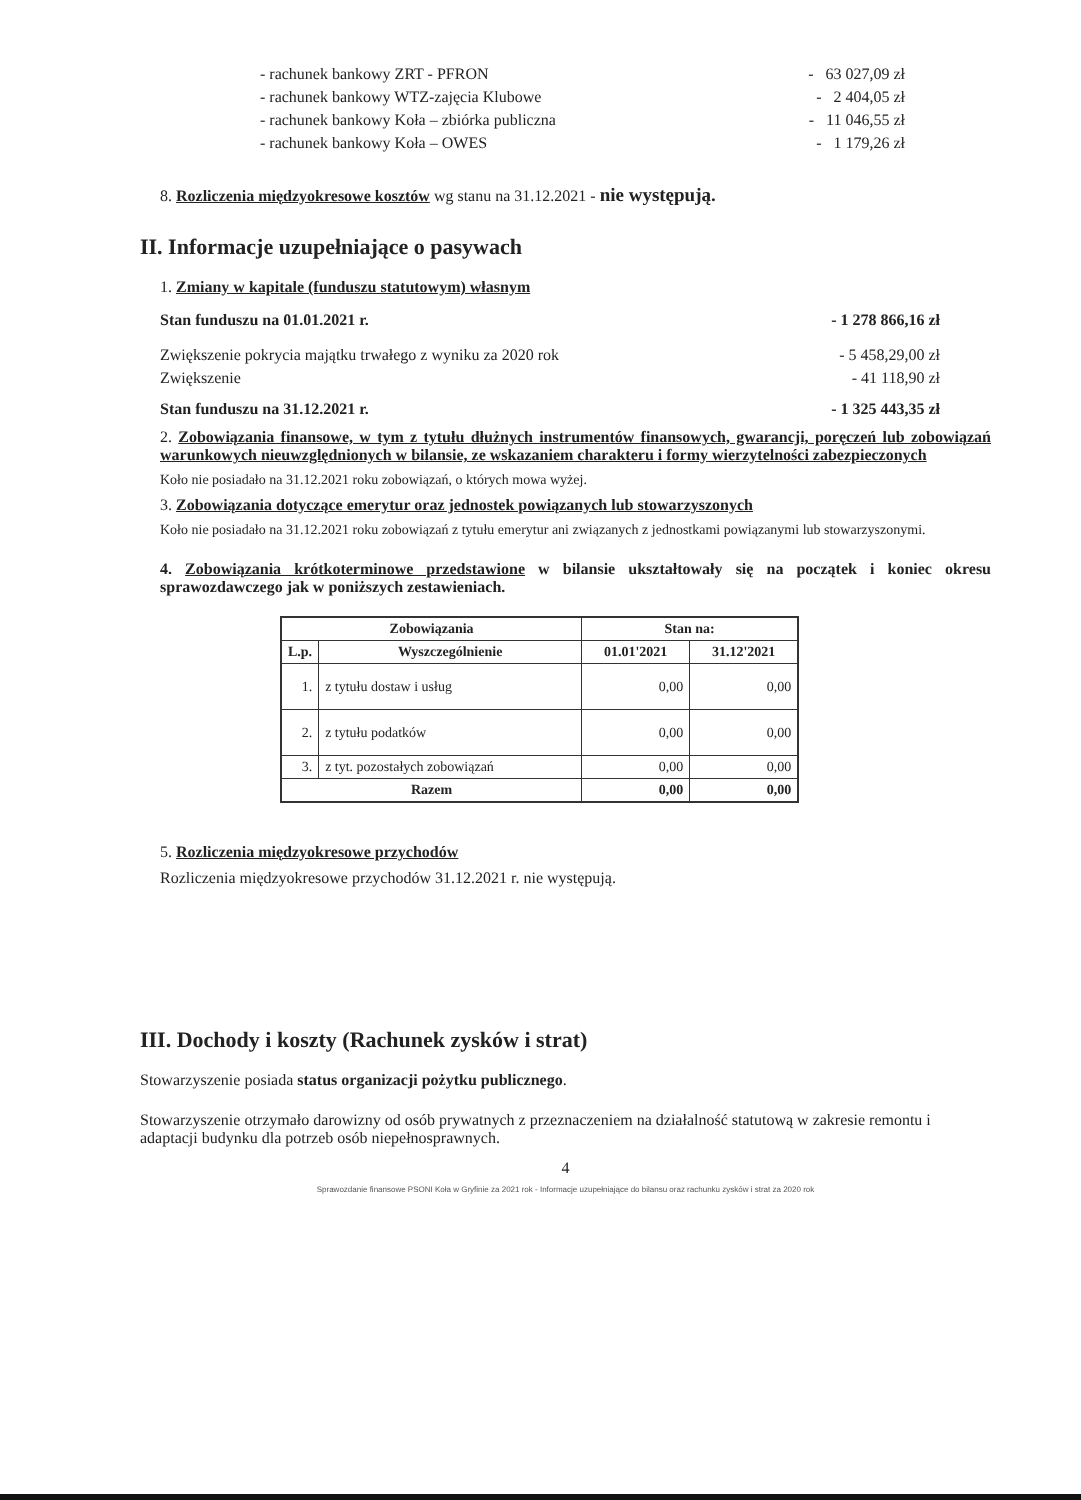- rachunek bankowy ZRT - PFRON - 63 027,09 zł
- rachunek bankowy WTZ-zajęcia Klubowe - 2 404,05 zł
- rachunek bankowy Koła – zbiórka publiczna - 11 046,55 zł
- rachunek bankowy Koła – OWES - 1 179,26 zł
8. Rozliczenia międzyokresowe kosztów wg stanu na 31.12.2021 - nie występują.
II. Informacje uzupełniające o pasywach
1. Zmiany w kapitale (funduszu statutowym) własnym
Stan funduszu na 01.01.2021 r. - 1 278 866,16 zł
Zwiększenie pokrycia majątku trwałego z wyniku za 2020 rok - 5 458,29,00 zł
Zwiększenie - 41 118,90 zł
Stan funduszu na 31.12.2021 r. - 1 325 443,35 zł
2. Zobowiązania finansowe, w tym z tytułu dłużnych instrumentów finansowych, gwarancji, poręczeń lub zobowiązań warunkowych nieuwzględnionych w bilansie, ze wskazaniem charakteru i formy wierzytelności zabezpieczonych
Koło nie posiadało na 31.12.2021 roku zobowiązań, o których mowa wyżej.
3. Zobowiązania dotyczące emerytur oraz jednostek powiązanych lub stowarzyszonych
Koło nie posiadało na 31.12.2021 roku zobowiązań z tytułu emerytur ani związanych z jednostkami powiązanymi lub stowarzyszonymi.
4. Zobowiązania krótkoterminowe przedstawione w bilansie ukształtowały się na początek i koniec okresu sprawozdawczego jak w poniższych zestawieniach.
| Zobowiązania | | Stan na: | |
| --- | --- | --- | --- |
| L.p. | Wyszczególnienie | 01.01'2021 | 31.12'2021 |
| 1. | z tytułu dostaw i usług | 0,00 | 0,00 |
| 2. | z tytułu podatków | 0,00 | 0,00 |
| 3. | z tyt. pozostałych zobowiązań | 0,00 | 0,00 |
| Razem | | 0,00 | 0,00 |
5. Rozliczenia międzyokresowe przychodów
Rozliczenia międzyokresowe przychodów 31.12.2021 r. nie występują.
III. Dochody i koszty (Rachunek zysków i strat)
Stowarzyszenie posiada status organizacji pożytku publicznego.
Stowarzyszenie otrzymało darowizny od osób prywatnych z przeznaczeniem na działalność statutową w zakresie remontu i adaptacji budynku dla potrzeb osób niepełnosprawnych.
4
Sprawozdanie finansowe PSONI Koła w Gryfinie za 2021 rok - Informacje uzupełniające do bilansu oraz rachunku zysków i strat za 2020 rok